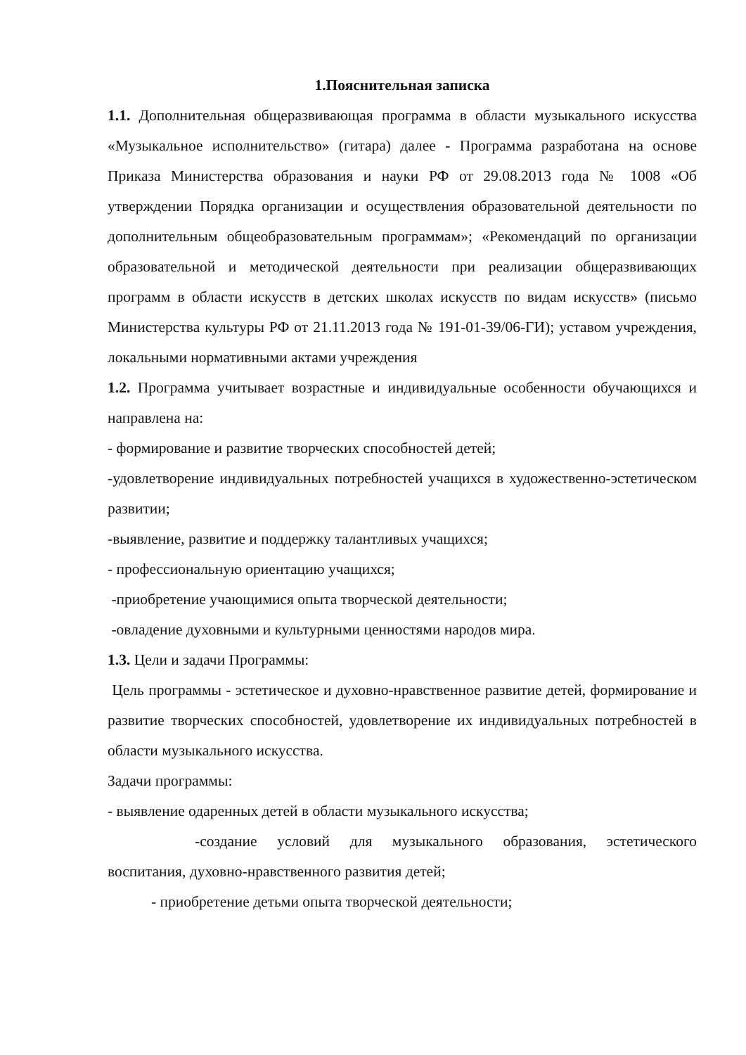1.Пояснительная записка
1.1. Дополнительная общеразвивающая программа в области музыкального искусства «Музыкальное исполнительство» (гитара) далее - Программа разработана на основе Приказа Министерства образования и науки РФ от 29.08.2013 года № 1008 «Об утверждении Порядка организации и осуществления образовательной деятельности по дополнительным общеобразовательным программам»; «Рекомендаций по организации образовательной и методической деятельности при реализации общеразвивающих программ в области искусств в детских школах искусств по видам искусств» (письмо Министерства культуры РФ от 21.11.2013 года № 191-01-39/06-ГИ); уставом учреждения, локальными нормативными актами учреждения
1.2. Программа учитывает возрастные и индивидуальные особенности обучающихся и направлена на:
- формирование и развитие творческих способностей детей;
-удовлетворение индивидуальных потребностей учащихся в художественно-эстетическом развитии;
-выявление, развитие и поддержку талантливых учащихся;
- профессиональную ориентацию учащихся;
-приобретение учающимися опыта творческой деятельности;
-овладение духовными и культурными ценностями народов мира.
1.3. Цели и задачи Программы:
Цель программы - эстетическое и духовно-нравственное развитие детей, формирование и развитие творческих способностей, удовлетворение их индивидуальных потребностей в области музыкального искусства.
Задачи программы:
- выявление одаренных детей в области музыкального искусства;
-создание условий для музыкального образования, эстетического воспитания, духовно-нравственного развития детей;
- приобретение детьми опыта творческой деятельности;